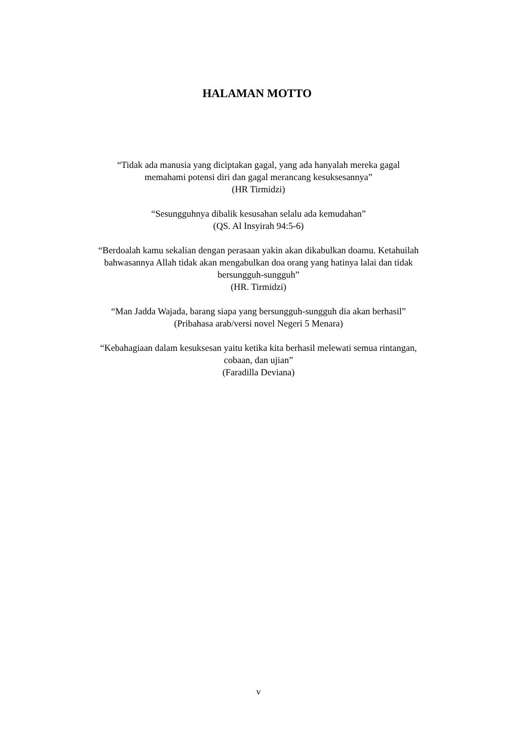HALAMAN MOTTO
“Tidak ada manusia yang diciptakan gagal, yang ada hanyalah mereka gagal
memahami potensi diri dan gagal merancang kesuksesannya”
(HR Tirmidzi)
“Sesungguhnya dibalik kesusahan selalu ada kemudahan”
(QS. Al Insyirah 94:5-6)
“Berdoalah kamu sekalian dengan perasaan yakin akan dikabulkan doamu. Ketahuilah bahwasannya Allah tidak akan mengabulkan doa orang yang hatinya lalai dan tidak bersungguh-sungguh”
(HR. Tirmidzi)
“Man Jadda Wajada, barang siapa yang bersungguh-sungguh dia akan berhasil”
(Pribahasa arab/versi novel Negeri 5 Menara)
“Kebahagiaan dalam kesuksesan yaitu ketika kita berhasil melewati semua rintangan, cobaan, dan ujian”
(Faradilla Deviana)
v